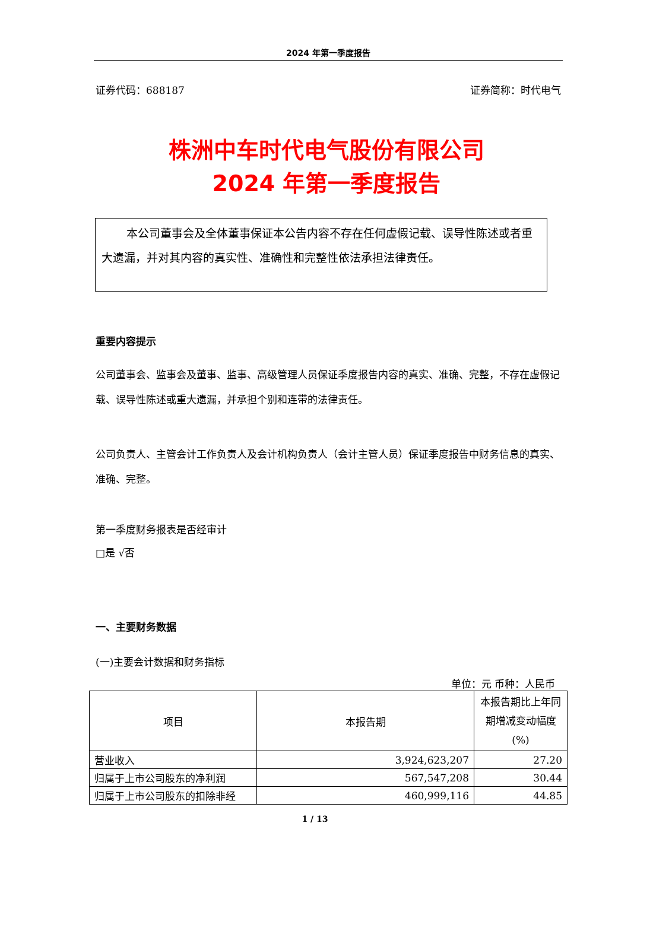2024 年第一季度报告
证券代码：688187 证券简称：时代电气
株洲中车时代电气股份有限公司
2024 年第一季度报告
本公司董事会及全体董事保证本公告内容不存在任何虚假记载、误导性陈述或者重大遗漏，并对其内容的真实性、准确性和完整性依法承担法律责任。
重要内容提示
公司董事会、监事会及董事、监事、高级管理人员保证季度报告内容的真实、准确、完整，不存在虚假记载、误导性陈述或重大遗漏，并承担个别和连带的法律责任。
公司负责人、主管会计工作负责人及会计机构负责人（会计主管人员）保证季度报告中财务信息的真实、准确、完整。
第一季度财务报表是否经审计
□是 √否
一、主要财务数据
(一)主要会计数据和财务指标
单位：元 币种：人民币
| 项目 | 本报告期 | 本报告期比上年同期增减变动幅度(%) |
| --- | --- | --- |
| 营业收入 | 3,924,623,207 | 27.20 |
| 归属于上市公司股东的净利润 | 567,547,208 | 30.44 |
| 归属于上市公司股东的扣除非经 | 460,999,116 | 44.85 |
1 / 13